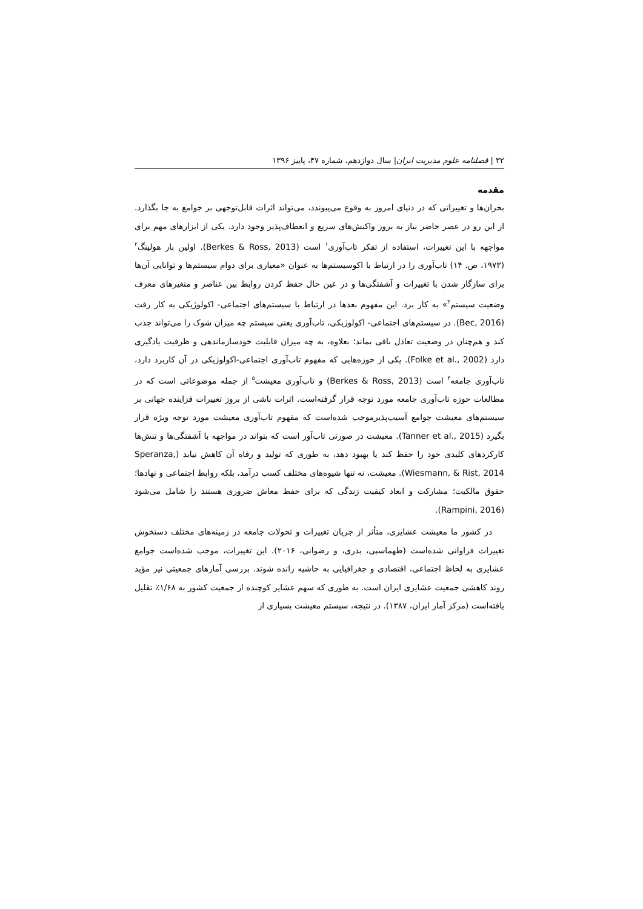۳۲ | فصلنامه علوم مدیریت ایران| سال دوازدهم، شماره ۴۷، پاییز ۱۳۹۶
مقدمه
بحران‌ها و تغییراتی که در دنیای امروز به وقوع می‌پیوندد، می‌تواند اثرات قابل‌توجهی بر جوامع به جا بگذارد. از این رو در عصر حاضر نیاز به بروز واکنش‌های سریع و انعطاف‌پذیر وجود دارد. یکی از ابزارهای مهم برای مواجهه با این تغییرات، استفاده از تفکر تاب‌آوری<sup>۱</sup> است (Berkes & Ross, 2013). اولین بار هولینگ<sup>۲</sup> (۱۹۷۳، ص. ۱۴) تاب‌آوری را در ارتباط با اکوسیستم‌ها به عنوان «معیاری برای دوام سیستم‌ها و توانایی آن‌ها برای سازگار شدن با تغییرات و آشفتگی‌ها و در عین حال حفظ کردن روابط بین عناصر و متغیرهای معرف وضعیت سیستم<sup>۳</sup>» به کار برد. این مفهوم بعدها در ارتباط با سیستم‌های اجتماعی- اکولوژیکی به کار رفت (Bec, 2016). در سیستم‌های اجتماعی- اکولوژیکی، تاب‌آوری یعنی سیستم چه میزان شوک را می‌تواند جذب کند و هم‌چنان در وضعیت تعادل باقی بماند؛ بعلاوه، به چه میزان قابلیت خودسازماندهی و ظرفیت یادگیری دارد (Folke et al., 2002). یکی از حوزه‌هایی که مفهوم تاب‌آوری اجتماعی-اکولوژیکی در آن کاربرد دارد، تاب‌آوری جامعه<sup>۴</sup> است (Berkes & Ross, 2013) و تاب‌آوری معیشت<sup>۵</sup> از جمله موضوعاتی است که در مطالعات حوزه تاب‌آوری جامعه مورد توجه قرار گرفته‌است. اثرات ناشی از بروز تغییرات فزاینده جهانی بر سیستم‌های معیشت جوامع آسیب‌پذیرموجب شده‌است که مفهوم تاب‌آوری معیشت مورد توجه ویژه قرار بگیرد (Tanner et al., 2015). معیشت در صورتی تاب‌آور است که بتواند در مواجهه با آشفتگی‌ها و تنش‌ها کارکردهای کلیدی خود را حفظ کند یا بهبود دهد، به طوری که تولید و رفاه آن کاهش نیابد (Speranza, Wiesmann, & Rist, 2014). معیشت، نه تنها شیوه‌های مختلف کسب درآمد، بلکه روابط اجتماعی و نهادها؛ حقوق مالکیت؛ مشارکت و ابعاد کیفیت زندگی که برای حفظ معاش ضروری هستند را شامل می‌شود (Rampini, 2016).
در کشور ما معیشت عشایری، متأثر از جریان تغییرات و تحولات جامعه در زمینه‌های مختلف دستخوش تغییرات فراوانی شده‌است (طهماسبی، بدری، و رضوانی، ۲۰۱۶). این تغییرات، موجب شده‌است جوامع عشایری به لحاظ اجتماعی، اقتصادی و جغرافیایی به حاشیه رانده شوند. بررسی آمارهای جمعیتی نیز مؤید روند کاهشی جمعیت عشایری ایران است. به طوری که سهم عشایر کوچنده از جمعیت کشور به ۱/۶۸٪ تقلیل یافته‌است (مرکز آمار ایران، ۱۳۸۷). در نتیجه، سیستم معیشت بسیاری از